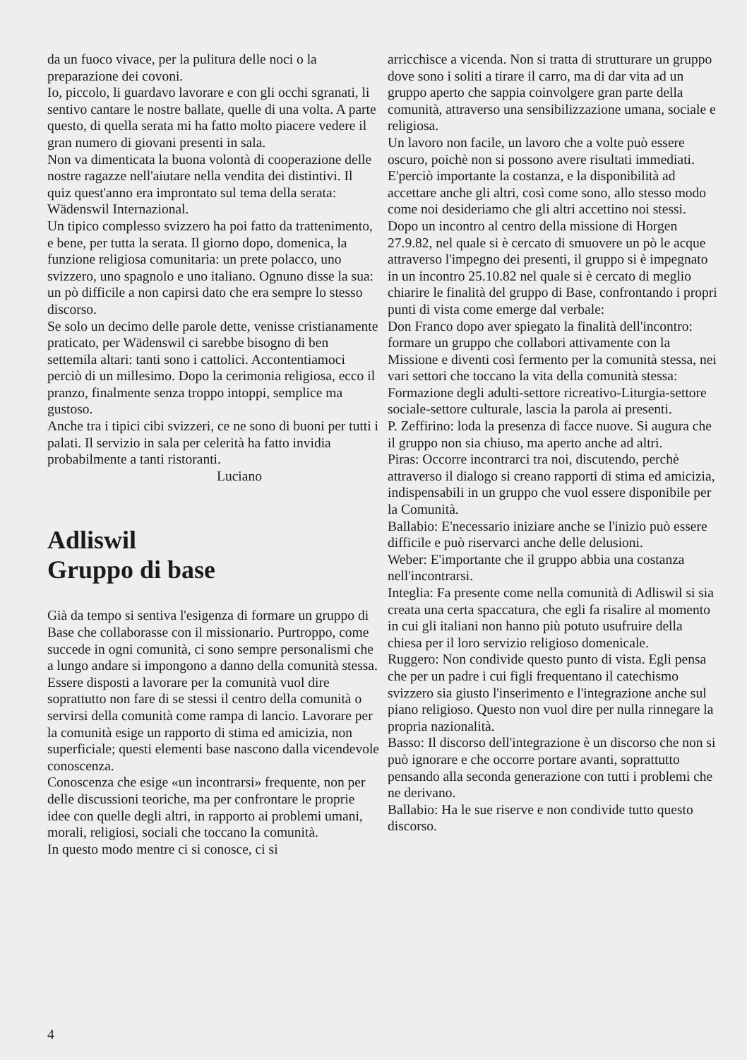da un fuoco vivace, per la pulitura delle noci o la preparazione dei covoni.
Io, piccolo, li guardavo lavorare e con gli occhi sgranati, li sentivo cantare le nostre ballate, quelle di una volta. A parte questo, di quella serata mi ha fatto molto piacere vedere il gran numero di giovani presenti in sala.
Non va dimenticata la buona volontà di cooperazione delle nostre ragazze nell'aiutare nella vendita dei distintivi. Il quiz quest'anno era improntato sul tema della serata: Wädenswil Internazional.
Un tipico complesso svizzero ha poi fatto da trattenimento, e bene, per tutta la serata. Il giorno dopo, domenica, la funzione religiosa comunitaria: un prete polacco, uno svizzero, uno spagnolo e uno italiano. Ognuno disse la sua: un pò difficile a non capirsi dato che era sempre lo stesso discorso.
Se solo un decimo delle parole dette, venisse cristianamente praticato, per Wädenswil ci sarebbe bisogno di ben settemila altari: tanti sono i cattolici. Accontentiamoci perciò di un millesimo. Dopo la cerimonia religiosa, ecco il pranzo, finalmente senza troppo intoppi, semplice ma gustoso.
Anche tra i tipici cibi svizzeri, ce ne sono di buoni per tutti i palati. Il servizio in sala per celerità ha fatto invidia probabilmente a tanti ristoranti.
Luciano
Adliswil
Gruppo di base
Già da tempo si sentiva l'esigenza di formare un gruppo di Base che collaborasse con il missionario. Purtroppo, come succede in ogni comunità, ci sono sempre personalismi che a lungo andare si impongono a danno della comunità stessa.
Essere disposti a lavorare per la comunità vuol dire soprattutto non fare di se stessi il centro della comunità o servirsi della comunità come rampa di lancio. Lavorare per la comunità esige un rapporto di stima ed amicizia, non superficiale; questi elementi base nascono dalla vicendevole conoscenza.
Conoscenza che esige «un incontrarsi» frequente, non per delle discussioni teoriche, ma per confrontare le proprie idee con quelle degli altri, in rapporto ai problemi umani, morali, religiosi, sociali che toccano la comunità.
In questo modo mentre ci si conosce, ci si
arricchisce a vicenda. Non si tratta di strutturare un gruppo dove sono i soliti a tirare il carro, ma di dar vita ad un gruppo aperto che sappia coinvolgere gran parte della comunità, attraverso una sensibilizzazione umana, sociale e religiosa.
Un lavoro non facile, un lavoro che a volte può essere oscuro, poichè non si possono avere risultati immediati. E'perciò importante la costanza, e la disponibilità ad accettare anche gli altri, così come sono, allo stesso modo come noi desideriamo che gli altri accettino noi stessi.
Dopo un incontro al centro della missione di Horgen 27.9.82, nel quale si è cercato di smuovere un pò le acque attraverso l'impegno dei presenti, il gruppo si è impegnato in un incontro 25.10.82 nel quale si è cercato di meglio chiarire le finalità del gruppo di Base, confrontando i propri punti di vista come emerge dal verbale:
Don Franco dopo aver spiegato la finalità dell'incontro: formare un gruppo che collabori attivamente con la Missione e diventi così fermento per la comunità stessa, nei vari settori che toccano la vita della comunità stessa: Formazione degli adulti-settore ricreativo-Liturgia-settore sociale-settore culturale, lascia la parola ai presenti.
P. Zeffirino: loda la presenza di facce nuove. Si augura che il gruppo non sia chiuso, ma aperto anche ad altri.
Piras: Occorre incontrarci tra noi, discutendo, perchè attraverso il dialogo si creano rapporti di stima ed amicizia, indispensabili in un gruppo che vuol essere disponibile per la Comunità.
Ballabio: E'necessario iniziare anche se l'inizio può essere difficile e può riservarci anche delle delusioni.
Weber: E'importante che il gruppo abbia una costanza nell'incontrarsi.
Integlia: Fa presente come nella comunità di Adliswil si sia creata una certa spaccatura, che egli fa risalire al momento in cui gli italiani non hanno più potuto usufruire della chiesa per il loro servizio religioso domenicale.
Ruggero: Non condivide questo punto di vista. Egli pensa che per un padre i cui figli frequentano il catechismo svizzero sia giusto l'inserimento e l'integrazione anche sul piano religioso. Questo non vuol dire per nulla rinnegare la propria nazionalità.
Basso: Il discorso dell'integrazione è un discorso che non si può ignorare e che occorre portare avanti, soprattutto pensando alla seconda generazione con tutti i problemi che ne derivano.
Ballabio: Ha le sue riserve e non condivide tutto questo discorso.
4